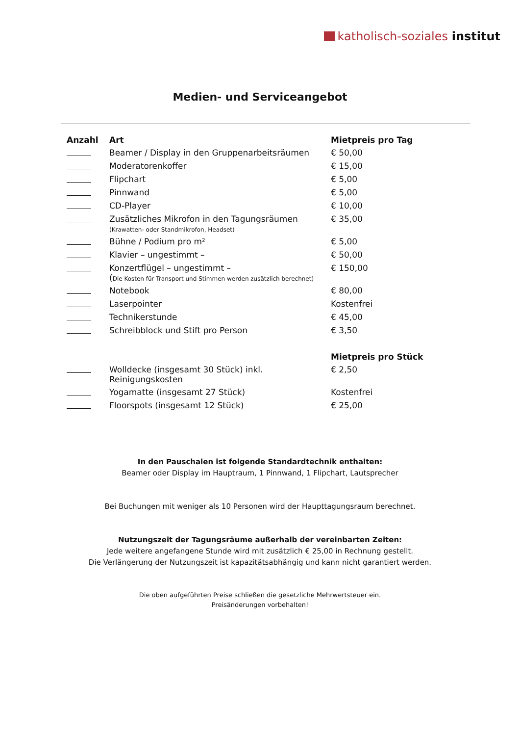katholisch-soziales institut
Medien- und Serviceangebot
| Anzahl | Art | Mietpreis pro Tag |
| --- | --- | --- |
| | Beamer / Display in den Gruppenarbeitsräumen | € 50,00 |
| | Moderatorenkoffer | € 15,00 |
| | Flipchart | € 5,00 |
| | Pinnwand | € 5,00 |
| | CD-Player | € 10,00 |
| | Zusätzliches Mikrofon in den Tagungsräumen (Krawatten- oder Standmikrofon, Headset) | € 35,00 |
| | Bühne / Podium pro m² | € 5,00 |
| | Klavier – ungestimmt – | € 50,00 |
| | Konzertflügel – ungestimmt – ( Die Kosten für Transport und Stimmen werden zusätzlich berechnet) | € 150,00 |
| | Notebook | € 80,00 |
| | Laserpointer | Kostenfrei |
| | Technikerstunde | € 45,00 |
| | Schreibblock und Stift pro Person | € 3,50 |
| | | Mietpreis pro Stück |
| | Wolldecke (insgesamt 30 Stück) inkl. Reinigungskosten | € 2,50 |
| | Yogamatte (insgesamt 27 Stück) | Kostenfrei |
| | Floorspots (insgesamt 12 Stück) | € 25,00 |
In den Pauschalen ist folgende Standardtechnik enthalten:
Beamer oder Display im Hauptraum, 1 Pinnwand, 1 Flipchart, Lautsprecher
Bei Buchungen mit weniger als 10 Personen wird der Haupttagungsraum berechnet.
Nutzungszeit der Tagungsräume außerhalb der vereinbarten Zeiten:
Jede weitere angefangene Stunde wird mit zusätzlich € 25,00 in Rechnung gestellt.
Die Verlängerung der Nutzungszeit ist kapazitätsabhängig und kann nicht garantiert werden.
Die oben aufgeführten Preise schließen die gesetzliche Mehrwertsteuer ein.
Preisänderungen vorbehalten!